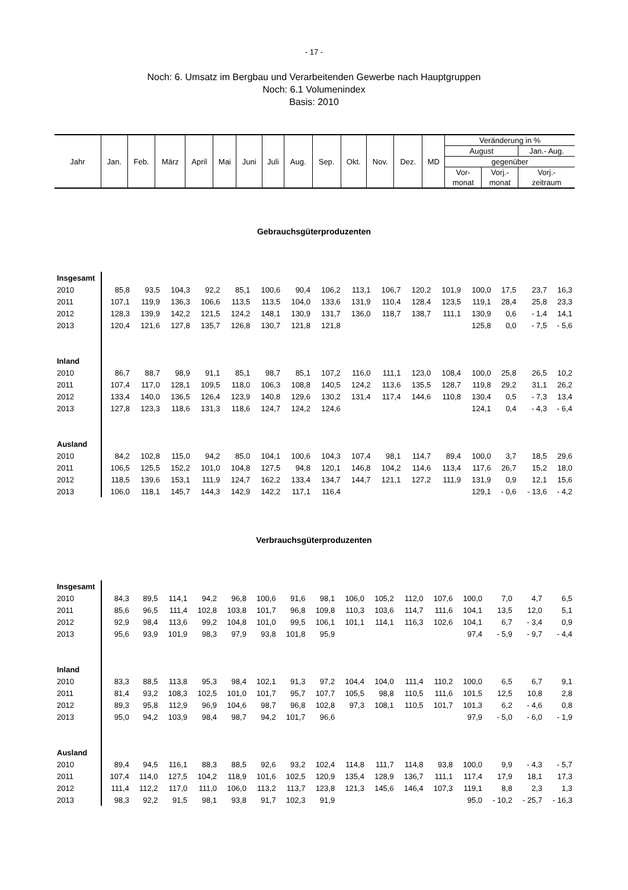- 17 -
Noch: 6. Umsatz im Bergbau und Verarbeitenden Gewerbe nach Hauptgruppen
Noch: 6.1 Volumenindex
Basis: 2010
| Jahr | Jan. | Feb. | März | April | Mai | Juni | Juli | Aug. | Sep. | Okt. | Nov. | Dez. | MD | Veränderung in % | | |
| | | | | | | | | | | | | | | August | | Jan.- Aug. |
| | | | | | | | | | | | | | | gegenüber | | |
| | | | | | | | | | | | | | | Vor- | Vorj.- | Vorj.- |
| | | | | | | | | | | | | | | monat | monat | zeitraum |
Gebrauchsgüterproduzenten
| Insgesamt | | | | | | | | | | | | | | | | |
| 2010 | 85,8 | 93,5 | 104,3 | 92,2 | 85,1 | 100,6 | 90,4 | 106,2 | 113,1 | 106,7 | 120,2 | 101,9 | 100,0 | 17,5 | 23,7 | 16,3 |
| 2011 | 107,1 | 119,9 | 136,3 | 106,6 | 113,5 | 113,5 | 104,0 | 133,6 | 131,9 | 110,4 | 128,4 | 123,5 | 119,1 | 28,4 | 25,8 | 23,3 |
| 2012 | 128,3 | 139,9 | 142,2 | 121,5 | 124,2 | 148,1 | 130,9 | 131,7 | 136,0 | 118,7 | 138,7 | 111,1 | 130,9 | 0,6 | - 1,4 | 14,1 |
| 2013 | 120,4 | 121,6 | 127,8 | 135,7 | 126,8 | 130,7 | 121,8 | 121,8 | | | | | 125,8 | 0,0 | - 7,5 | - 5,6 |
| Inland | | | | | | | | | | | | | | | | |
| 2010 | 86,7 | 88,7 | 98,9 | 91,1 | 85,1 | 98,7 | 85,1 | 107,2 | 116,0 | 111,1 | 123,0 | 108,4 | 100,0 | 25,8 | 26,5 | 10,2 |
| 2011 | 107,4 | 117,0 | 128,1 | 109,5 | 118,0 | 106,3 | 108,8 | 140,5 | 124,2 | 113,6 | 135,5 | 128,7 | 119,8 | 29,2 | 31,1 | 26,2 |
| 2012 | 133,4 | 140,0 | 136,5 | 126,4 | 123,9 | 140,8 | 129,6 | 130,2 | 131,4 | 117,4 | 144,6 | 110,8 | 130,4 | 0,5 | - 7,3 | 13,4 |
| 2013 | 127,8 | 123,3 | 118,6 | 131,3 | 118,6 | 124,7 | 124,2 | 124,6 | | | | | 124,1 | 0,4 | - 4,3 | - 6,4 |
| Ausland | | | | | | | | | | | | | | | | |
| 2010 | 84,2 | 102,8 | 115,0 | 94,2 | 85,0 | 104,1 | 100,6 | 104,3 | 107,4 | 98,1 | 114,7 | 89,4 | 100,0 | 3,7 | 18,5 | 29,6 |
| 2011 | 106,5 | 125,5 | 152,2 | 101,0 | 104,8 | 127,5 | 94,8 | 120,1 | 146,8 | 104,2 | 114,6 | 113,4 | 117,6 | 26,7 | 15,2 | 18,0 |
| 2012 | 118,5 | 139,6 | 153,1 | 111,9 | 124,7 | 162,2 | 133,4 | 134,7 | 144,7 | 121,1 | 127,2 | 111,9 | 131,9 | 0,9 | 12,1 | 15,6 |
| 2013 | 106,0 | 118,1 | 145,7 | 144,3 | 142,9 | 142,2 | 117,1 | 116,4 | | | | | 129,1 | - 0,6 | - 13,6 | - 4,2 |
Verbrauchsgüterproduzenten
| Insgesamt | | | | | | | | | | | | | | | | |
| 2010 | 84,3 | 89,5 | 114,1 | 94,2 | 96,8 | 100,6 | 91,6 | 98,1 | 106,0 | 105,2 | 112,0 | 107,6 | 100,0 | 7,0 | 4,7 | 6,5 |
| 2011 | 85,6 | 96,5 | 111,4 | 102,8 | 103,8 | 101,7 | 96,8 | 109,8 | 110,3 | 103,6 | 114,7 | 111,6 | 104,1 | 13,5 | 12,0 | 5,1 |
| 2012 | 92,9 | 98,4 | 113,6 | 99,2 | 104,8 | 101,0 | 99,5 | 106,1 | 101,1 | 114,1 | 116,3 | 102,6 | 104,1 | 6,7 | - 3,4 | 0,9 |
| 2013 | 95,6 | 93,9 | 101,9 | 98,3 | 97,9 | 93,8 | 101,8 | 95,9 | | | | | 97,4 | - 5,9 | - 9,7 | - 4,4 |
| Inland | | | | | | | | | | | | | | | | |
| 2010 | 83,3 | 88,5 | 113,8 | 95,3 | 98,4 | 102,1 | 91,3 | 97,2 | 104,4 | 104,0 | 111,4 | 110,2 | 100,0 | 6,5 | 6,7 | 9,1 |
| 2011 | 81,4 | 93,2 | 108,3 | 102,5 | 101,0 | 101,7 | 95,7 | 107,7 | 105,5 | 98,8 | 110,5 | 111,6 | 101,5 | 12,5 | 10,8 | 2,8 |
| 2012 | 89,3 | 95,8 | 112,9 | 96,9 | 104,6 | 98,7 | 96,8 | 102,8 | 97,3 | 108,1 | 110,5 | 101,7 | 101,3 | 6,2 | - 4,6 | 0,8 |
| 2013 | 95,0 | 94,2 | 103,9 | 98,4 | 98,7 | 94,2 | 101,7 | 96,6 | | | | | 97,9 | - 5,0 | - 6,0 | - 1,9 |
| Ausland | | | | | | | | | | | | | | | | |
| 2010 | 89,4 | 94,5 | 116,1 | 88,3 | 88,5 | 92,6 | 93,2 | 102,4 | 114,8 | 111,7 | 114,8 | 93,8 | 100,0 | 9,9 | - 4,3 | - 5,7 |
| 2011 | 107,4 | 114,0 | 127,5 | 104,2 | 118,9 | 101,6 | 102,5 | 120,9 | 135,4 | 128,9 | 136,7 | 111,1 | 117,4 | 17,9 | 18,1 | 17,3 |
| 2012 | 111,4 | 112,2 | 117,0 | 111,0 | 106,0 | 113,2 | 113,7 | 123,8 | 121,3 | 145,6 | 146,4 | 107,3 | 119,1 | 8,8 | 2,3 | 1,3 |
| 2013 | 98,3 | 92,2 | 91,5 | 98,1 | 93,8 | 91,7 | 102,3 | 91,9 | | | | | 95,0 | - 10,2 | - 25,7 | - 16,3 |